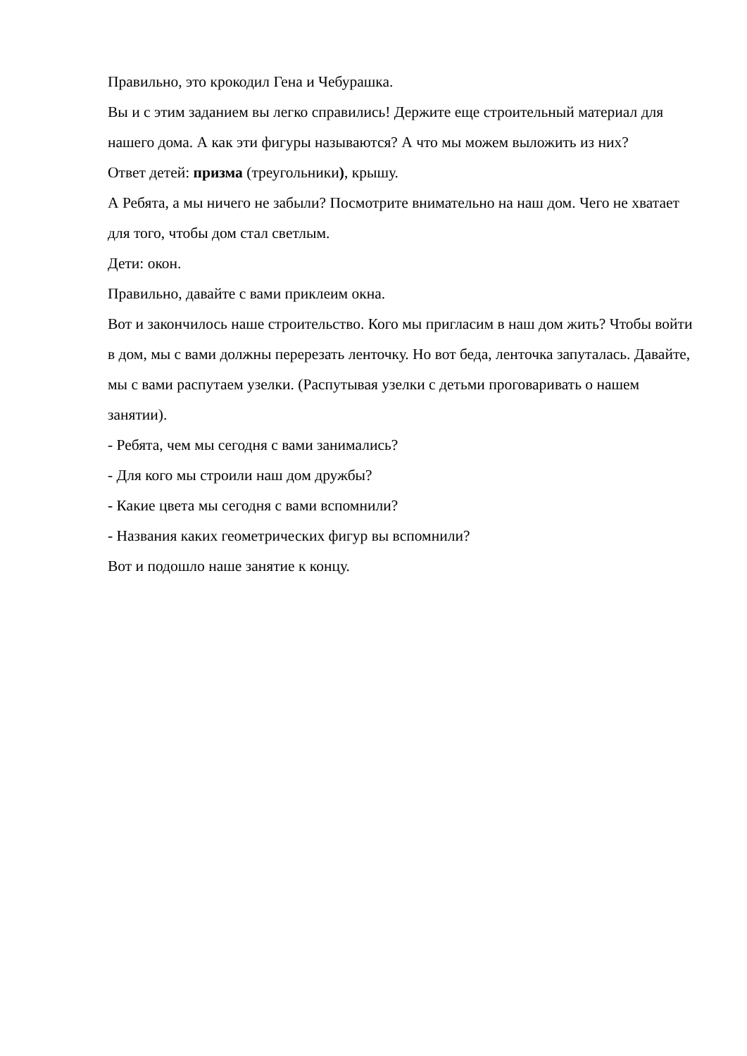Правильно, это крокодил Гена и Чебурашка.
Вы и с этим заданием вы легко справились! Держите еще строительный материал для нашего дома. А как эти фигуры называются? А что мы можем выложить из них?
Ответ детей: призма (треугольники), крышу.
А Ребята, а мы ничего не забыли? Посмотрите внимательно на наш дом. Чего не хватает для того, чтобы дом стал светлым.
Дети: окон.
Правильно, давайте с вами приклеим окна.
Вот и закончилось наше строительство. Кого мы пригласим в наш дом жить? Чтобы войти в дом, мы с вами должны перерезать ленточку. Но вот беда, ленточка запуталась. Давайте, мы с вами распутаем узелки. (Распутывая узелки с детьми проговаривать о нашем занятии).
- Ребята, чем мы сегодня с вами занимались?
- Для кого мы строили наш дом дружбы?
- Какие цвета мы сегодня с вами вспомнили?
- Названия каких геометрических фигур вы вспомнили?
Вот и подошло наше занятие к концу.